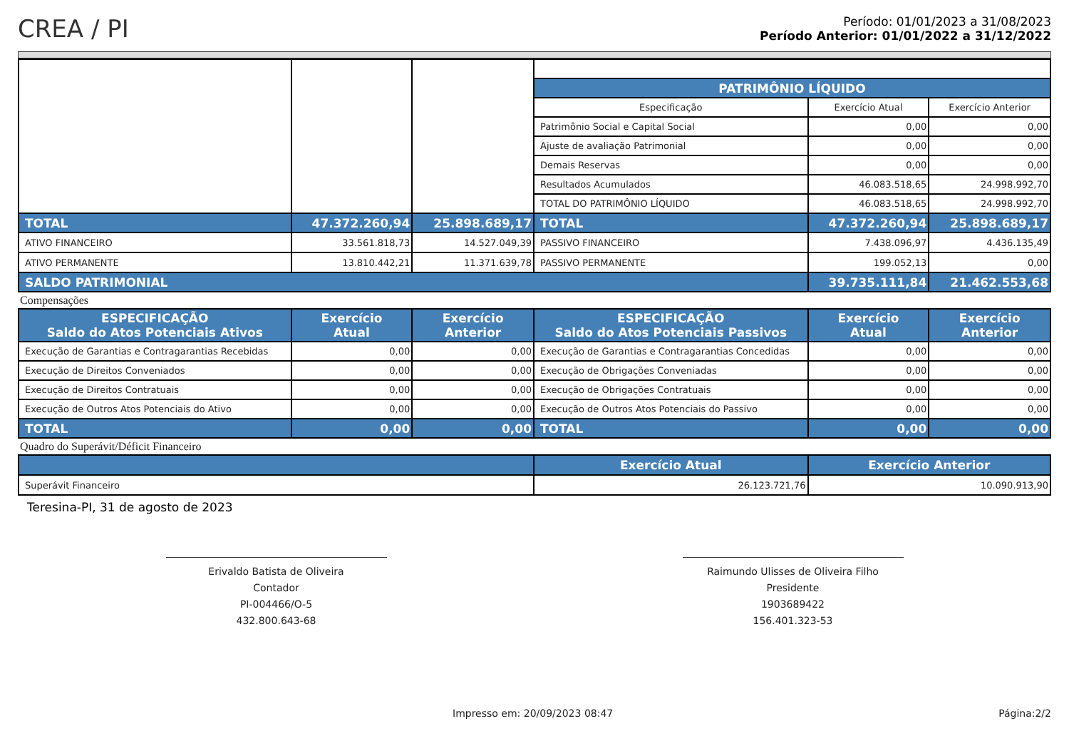CREA / PI
Período: 01/01/2023 a 31/08/2023
Período Anterior: 01/01/2022 a 31/12/2022
| | | | PATRIMÔNIO LÍQUIDO | | |
| | | | Especificação | Exercício Atual | Exercício Anterior |
| | | | Patrimônio Social e Capital Social | 0,00 | 0,00 |
| | | | Ajuste de avaliação Patrimonial | 0,00 | 0,00 |
| | | | Demais Reservas | 0,00 | 0,00 |
| | | | Resultados Acumulados | 46.083.518,65 | 24.998.992,70 |
| | | | TOTAL DO PATRIMÔNIO LÍQUIDO | 46.083.518,65 | 24.998.992,70 |
| TOTAL | 47.372.260,94 | 25.898.689,17 | TOTAL | 47.372.260,94 | 25.898.689,17 |
| ATIVO FINANCEIRO | 33.561.818,73 | 14.527.049,39 | PASSIVO FINANCEIRO | 7.438.096,97 | 4.436.135,49 |
| ATIVO PERMANENTE | 13.810.442,21 | 11.371.639,78 | PASSIVO PERMANENTE | 199.052,13 | 0,00 |
| SALDO PATRIMONIAL | | | | 39.735.111,84 | 21.462.553,68 |
Compensações
| ESPECIFICAÇÃO Saldo do Atos Potenciais Ativos | Exercício Atual | Exercício Anterior | ESPECIFICAÇÃO Saldo do Atos Potenciais Passivos | Exercício Atual | Exercício Anterior |
| Execução de Garantias e Contragarantias Recebidas | 0,00 | 0,00 | Execução de Garantias e Contragarantias Concedidas | 0,00 | 0,00 |
| Execução de Direitos Conveniados | 0,00 | 0,00 | Execução de Obrigações Conveniadas | 0,00 | 0,00 |
| Execução de Direitos Contratuais | 0,00 | 0,00 | Execução de Obrigações Contratuais | 0,00 | 0,00 |
| Execução de Outros Atos Potenciais do Ativo | 0,00 | 0,00 | Execução de Outros Atos Potenciais do Passivo | 0,00 | 0,00 |
| TOTAL | 0,00 | 0,00 | TOTAL | 0,00 | 0,00 |
Quadro do Superávit/Déficit Financeiro
| | Exercício Atual | Exercício Anterior |
| Superávit Financeiro | 26.123.721,76 | 10.090.913,90 |
Teresina-PI, 31 de agosto de 2023
Erivaldo Batista de Oliveira
Contador
PI-004466/O-5
432.800.643-68
Raimundo Ulisses de Oliveira Filho
Presidente
1903689422
156.401.323-53
Impresso em: 20/09/2023 08:47 Página:2/2